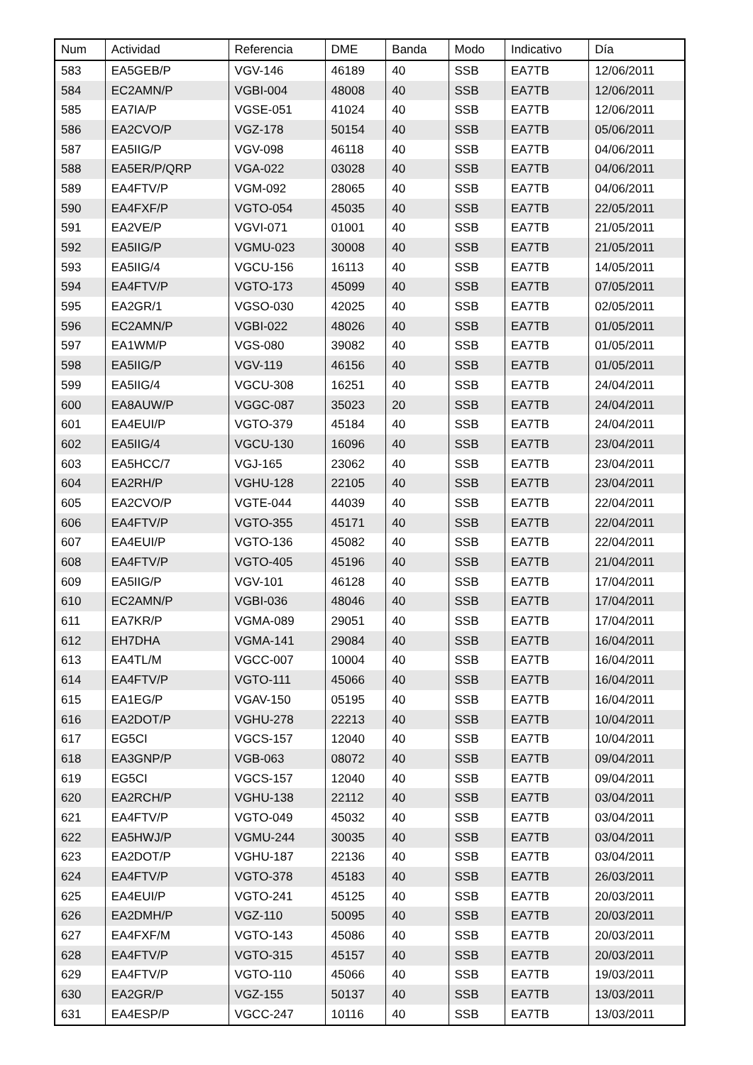| Num | Actividad | Referencia | DME | Banda | Modo | Indicativo | Día |
| --- | --- | --- | --- | --- | --- | --- | --- |
| 583 | EA5GEB/P | VGV-146 | 46189 | 40 | SSB | EA7TB | 12/06/2011 |
| 584 | EC2AMN/P | VGBI-004 | 48008 | 40 | SSB | EA7TB | 12/06/2011 |
| 585 | EA7IA/P | VGSE-051 | 41024 | 40 | SSB | EA7TB | 12/06/2011 |
| 586 | EA2CVO/P | VGZ-178 | 50154 | 40 | SSB | EA7TB | 05/06/2011 |
| 587 | EA5IIG/P | VGV-098 | 46118 | 40 | SSB | EA7TB | 04/06/2011 |
| 588 | EA5ER/P/QRP | VGA-022 | 03028 | 40 | SSB | EA7TB | 04/06/2011 |
| 589 | EA4FTV/P | VGM-092 | 28065 | 40 | SSB | EA7TB | 04/06/2011 |
| 590 | EA4FXF/P | VGTO-054 | 45035 | 40 | SSB | EA7TB | 22/05/2011 |
| 591 | EA2VE/P | VGVI-071 | 01001 | 40 | SSB | EA7TB | 21/05/2011 |
| 592 | EA5IIG/P | VGMU-023 | 30008 | 40 | SSB | EA7TB | 21/05/2011 |
| 593 | EA5IIG/4 | VGCU-156 | 16113 | 40 | SSB | EA7TB | 14/05/2011 |
| 594 | EA4FTV/P | VGTO-173 | 45099 | 40 | SSB | EA7TB | 07/05/2011 |
| 595 | EA2GR/1 | VGSO-030 | 42025 | 40 | SSB | EA7TB | 02/05/2011 |
| 596 | EC2AMN/P | VGBI-022 | 48026 | 40 | SSB | EA7TB | 01/05/2011 |
| 597 | EA1WM/P | VGS-080 | 39082 | 40 | SSB | EA7TB | 01/05/2011 |
| 598 | EA5IIG/P | VGV-119 | 46156 | 40 | SSB | EA7TB | 01/05/2011 |
| 599 | EA5IIG/4 | VGCU-308 | 16251 | 40 | SSB | EA7TB | 24/04/2011 |
| 600 | EA8AUW/P | VGGC-087 | 35023 | 20 | SSB | EA7TB | 24/04/2011 |
| 601 | EA4EUI/P | VGTO-379 | 45184 | 40 | SSB | EA7TB | 24/04/2011 |
| 602 | EA5IIG/4 | VGCU-130 | 16096 | 40 | SSB | EA7TB | 23/04/2011 |
| 603 | EA5HCC/7 | VGJ-165 | 23062 | 40 | SSB | EA7TB | 23/04/2011 |
| 604 | EA2RH/P | VGHU-128 | 22105 | 40 | SSB | EA7TB | 23/04/2011 |
| 605 | EA2CVO/P | VGTE-044 | 44039 | 40 | SSB | EA7TB | 22/04/2011 |
| 606 | EA4FTV/P | VGTO-355 | 45171 | 40 | SSB | EA7TB | 22/04/2011 |
| 607 | EA4EUI/P | VGTO-136 | 45082 | 40 | SSB | EA7TB | 22/04/2011 |
| 608 | EA4FTV/P | VGTO-405 | 45196 | 40 | SSB | EA7TB | 21/04/2011 |
| 609 | EA5IIG/P | VGV-101 | 46128 | 40 | SSB | EA7TB | 17/04/2011 |
| 610 | EC2AMN/P | VGBI-036 | 48046 | 40 | SSB | EA7TB | 17/04/2011 |
| 611 | EA7KR/P | VGMA-089 | 29051 | 40 | SSB | EA7TB | 17/04/2011 |
| 612 | EH7DHA | VGMA-141 | 29084 | 40 | SSB | EA7TB | 16/04/2011 |
| 613 | EA4TL/M | VGCC-007 | 10004 | 40 | SSB | EA7TB | 16/04/2011 |
| 614 | EA4FTV/P | VGTO-111 | 45066 | 40 | SSB | EA7TB | 16/04/2011 |
| 615 | EA1EG/P | VGAV-150 | 05195 | 40 | SSB | EA7TB | 16/04/2011 |
| 616 | EA2DOT/P | VGHU-278 | 22213 | 40 | SSB | EA7TB | 10/04/2011 |
| 617 | EG5CI | VGCS-157 | 12040 | 40 | SSB | EA7TB | 10/04/2011 |
| 618 | EA3GNP/P | VGB-063 | 08072 | 40 | SSB | EA7TB | 09/04/2011 |
| 619 | EG5CI | VGCS-157 | 12040 | 40 | SSB | EA7TB | 09/04/2011 |
| 620 | EA2RCH/P | VGHU-138 | 22112 | 40 | SSB | EA7TB | 03/04/2011 |
| 621 | EA4FTV/P | VGTO-049 | 45032 | 40 | SSB | EA7TB | 03/04/2011 |
| 622 | EA5HWJ/P | VGMU-244 | 30035 | 40 | SSB | EA7TB | 03/04/2011 |
| 623 | EA2DOT/P | VGHU-187 | 22136 | 40 | SSB | EA7TB | 03/04/2011 |
| 624 | EA4FTV/P | VGTO-378 | 45183 | 40 | SSB | EA7TB | 26/03/2011 |
| 625 | EA4EUI/P | VGTO-241 | 45125 | 40 | SSB | EA7TB | 20/03/2011 |
| 626 | EA2DMH/P | VGZ-110 | 50095 | 40 | SSB | EA7TB | 20/03/2011 |
| 627 | EA4FXF/M | VGTO-143 | 45086 | 40 | SSB | EA7TB | 20/03/2011 |
| 628 | EA4FTV/P | VGTO-315 | 45157 | 40 | SSB | EA7TB | 20/03/2011 |
| 629 | EA4FTV/P | VGTO-110 | 45066 | 40 | SSB | EA7TB | 19/03/2011 |
| 630 | EA2GR/P | VGZ-155 | 50137 | 40 | SSB | EA7TB | 13/03/2011 |
| 631 | EA4ESP/P | VGCC-247 | 10116 | 40 | SSB | EA7TB | 13/03/2011 |